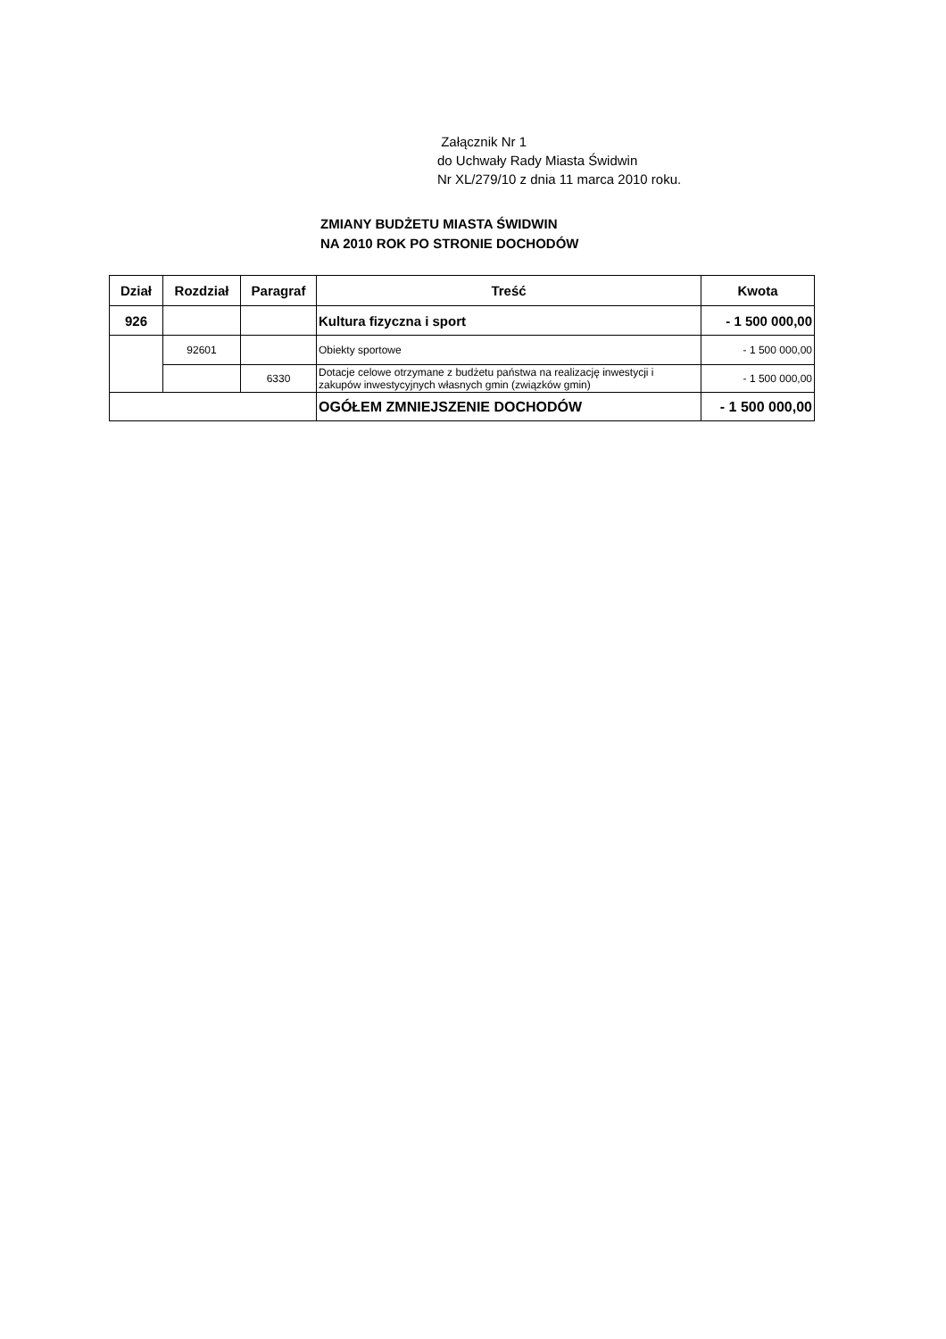Załącznik Nr 1
do Uchwały Rady Miasta Świdwin
Nr XL/279/10 z dnia 11 marca 2010 roku.
ZMIANY BUDŻETU MIASTA ŚWIDWIN
NA 2010 ROK PO STRONIE DOCHODÓW
| Dział | Rozdział | Paragraf | Treść | Kwota |
| --- | --- | --- | --- | --- |
| 926 | | | Kultura fizyczna i sport | - 1 500 000,00 |
| | 92601 | | Obiekty sportowe | - 1 500 000,00 |
| | | 6330 | Dotacje celowe otrzymane z budżetu państwa na realizację inwestycji i zakupów inwestycyjnych własnych gmin (związków gmin) | - 1 500 000,00 |
| | | | OGÓŁEM ZMNIEJSZENIE DOCHODÓW | - 1 500 000,00 |